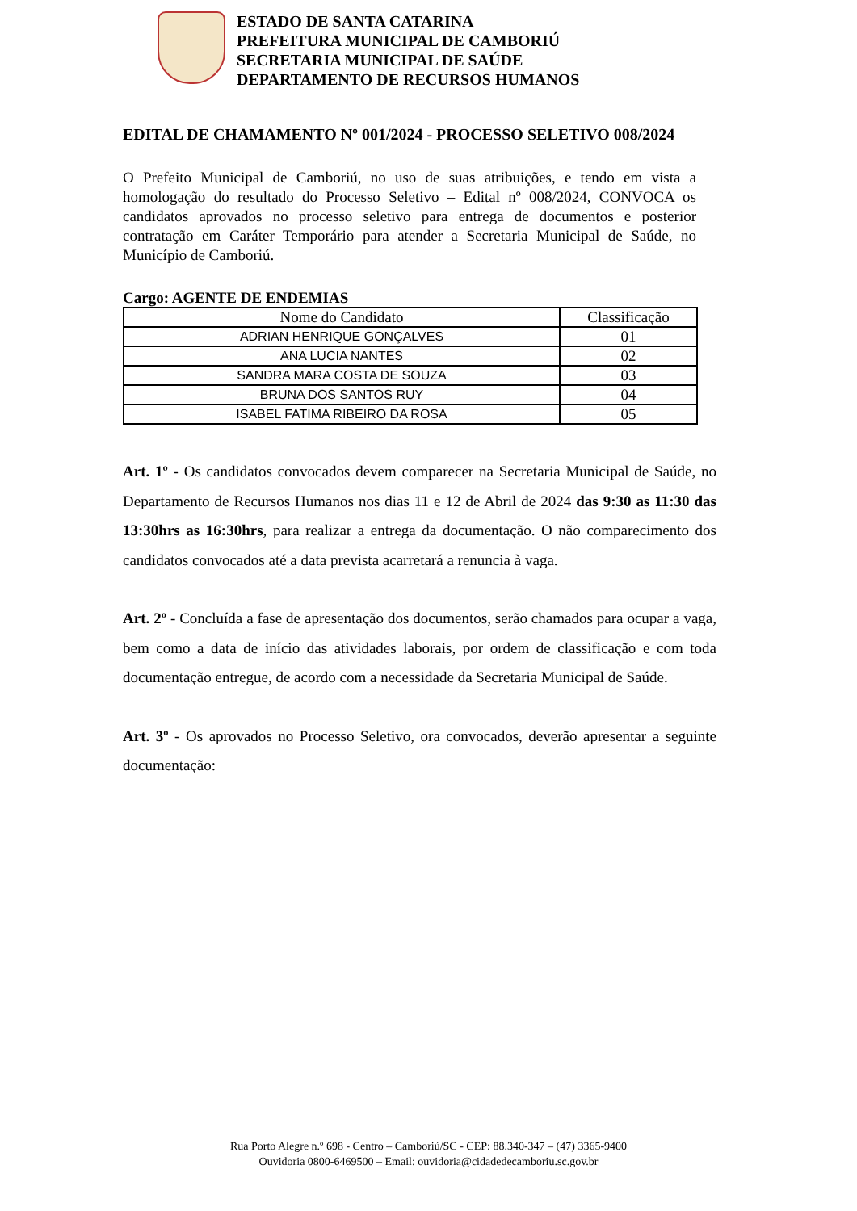ESTADO DE SANTA CATARINA
PREFEITURA MUNICIPAL DE CAMBORIÚ
SECRETARIA MUNICIPAL DE SAÚDE
DEPARTAMENTO DE RECURSOS HUMANOS
EDITAL DE CHAMAMENTO Nº 001/2024 - PROCESSO SELETIVO 008/2024
O Prefeito Municipal de Camboriú, no uso de suas atribuições, e tendo em vista a homologação do resultado do Processo Seletivo – Edital nº 008/2024, CONVOCA os candidatos aprovados no processo seletivo para entrega de documentos e posterior contratação em Caráter Temporário para atender a Secretaria Municipal de Saúde, no Município de Camboriú.
Cargo: AGENTE DE ENDEMIAS
| Nome do Candidato | Classificação |
| --- | --- |
| ADRIAN HENRIQUE GONÇALVES | 01 |
| ANA LUCIA NANTES | 02 |
| SANDRA MARA COSTA DE SOUZA | 03 |
| BRUNA DOS SANTOS RUY | 04 |
| ISABEL FATIMA RIBEIRO DA ROSA | 05 |
Art. 1º - Os candidatos convocados devem comparecer na Secretaria Municipal de Saúde, no Departamento de Recursos Humanos nos dias 11 e 12 de Abril de 2024 das 9:30 as 11:30 das 13:30hrs as 16:30hrs, para realizar a entrega da documentação. O não comparecimento dos candidatos convocados até a data prevista acarretará a renuncia à vaga.
Art. 2º - Concluída a fase de apresentação dos documentos, serão chamados para ocupar a vaga, bem como a data de início das atividades laborais, por ordem de classificação e com toda documentação entregue, de acordo com a necessidade da Secretaria Municipal de Saúde.
Art. 3º - Os aprovados no Processo Seletivo, ora convocados, deverão apresentar a seguinte documentação:
Rua Porto Alegre n.º 698 - Centro – Camboriú/SC - CEP: 88.340-347 – (47) 3365-9400
Ouvidoria 0800-6469500 – Email: ouvidoria@cidadedecamboriu.sc.gov.br